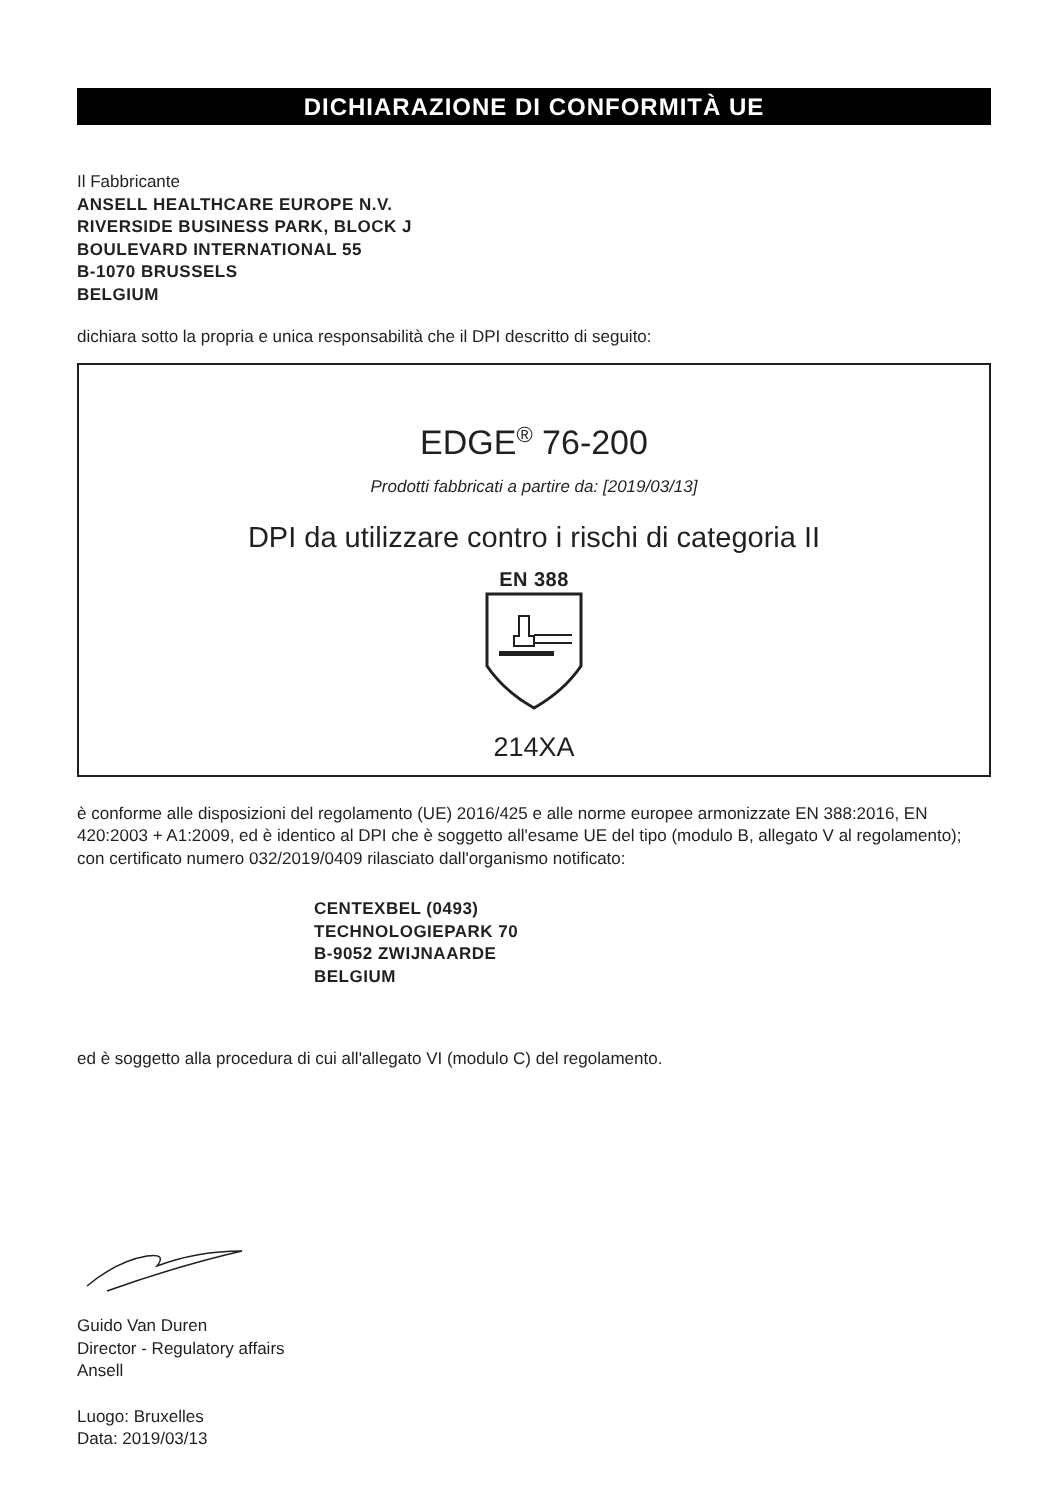DICHIARAZIONE DI CONFORMITÀ UE
Il Fabbricante
ANSELL HEALTHCARE EUROPE N.V.
RIVERSIDE BUSINESS PARK, BLOCK J
BOULEVARD INTERNATIONAL 55
B-1070 BRUSSELS
BELGIUM
dichiara sotto la propria e unica responsabilità che il DPI descritto di seguito:
EDGE<sup>®</sup> 76-200
Prodotti fabbricati a partire da: [2019/03/13]
DPI da utilizzare contro i rischi di categoria II
EN 388
214XA
è conforme alle disposizioni del regolamento (UE) 2016/425 e alle norme europee armonizzate EN 388:2016, EN 420:2003 + A1:2009, ed è identico al DPI che è soggetto all'esame UE del tipo (modulo B, allegato V al regolamento); con certificato numero 032/2019/0409 rilasciato dall'organismo notificato:
CENTEXBEL (0493)
TECHNOLOGIEPARK 70
B-9052 ZWIJNAARDE
BELGIUM
ed è soggetto alla procedura di cui all'allegato VI (modulo C) del regolamento.
Guido Van Duren
Director - Regulatory affairs
Ansell
Luogo: Bruxelles
Data: 2019/03/13